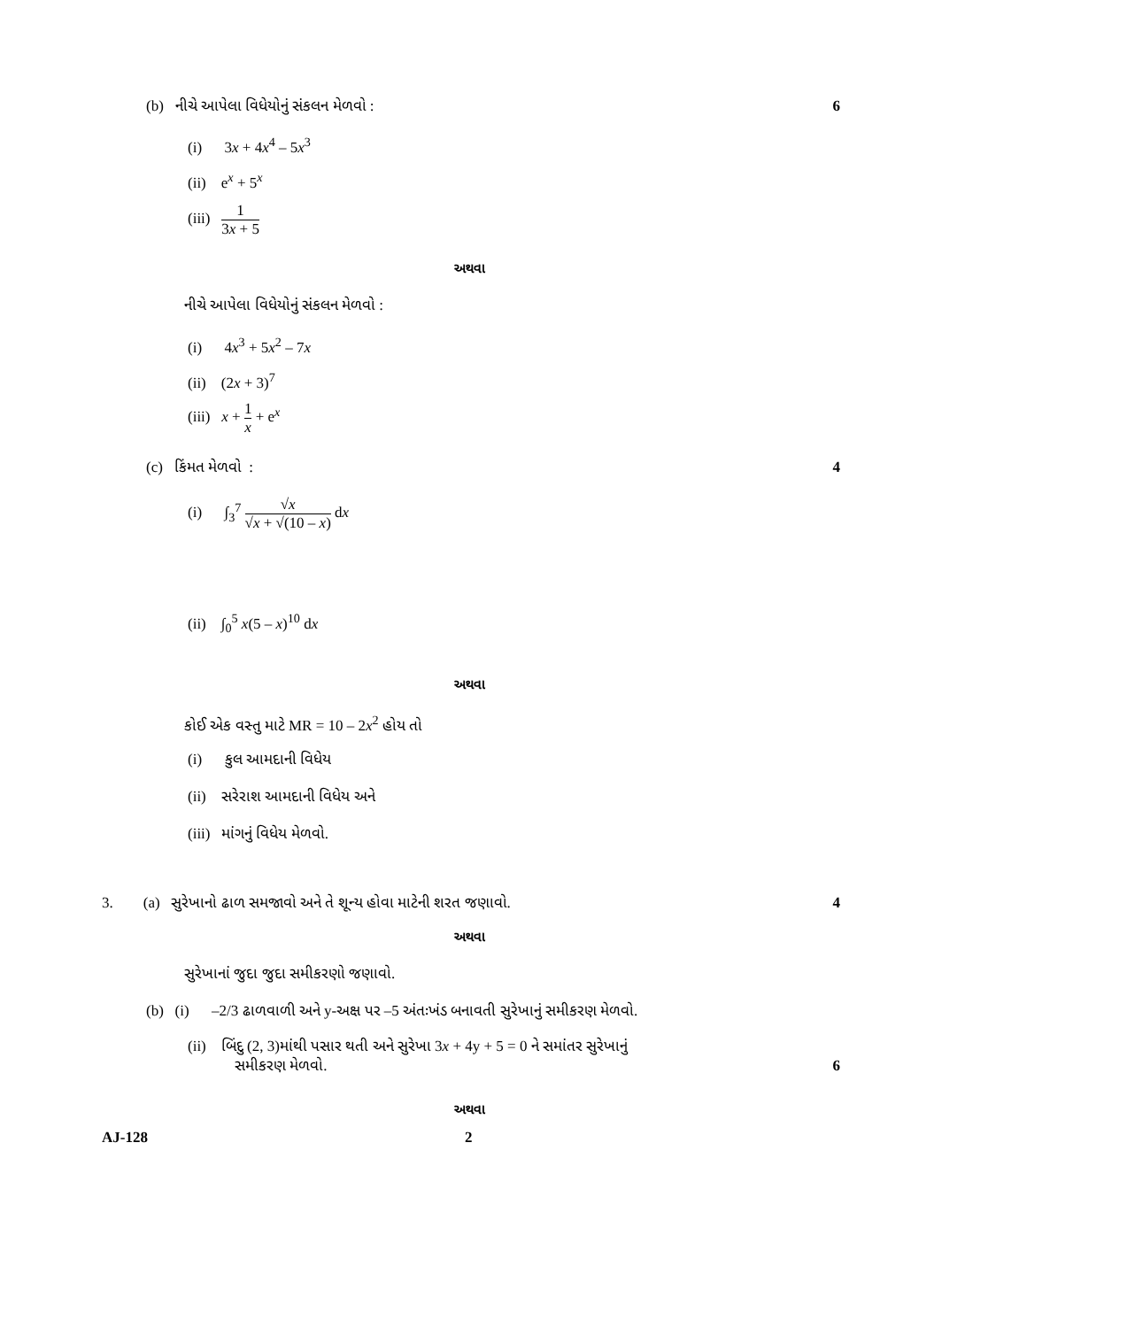(b) નીચે આપેલા વિધેયોનું સંકલન મેળવો : 6
(i) 3x + 4x<sup>4</sup> – 5x<sup>3</sup>
(ii) e<sup>x</sup> + 5<sup>x</sup>
(iii) 1 3x + 5
અથવા
નીચે આપેલા વિધેયોનું સંકલન મેળવો :
(i) 4x<sup>3</sup> + 5x<sup>2</sup> – 7x
(ii) (2x + 3)<sup>7</sup>
(iii) x + 1 x + e<sup>x</sup>
(c) કિંમત મેળવો : 4
(i) ∫<sub>3</sub><sup>7</sup> √x √x + √(10 – x) dx
(ii) ∫<sub>0</sub><sup>5</sup> x(5 – x)<sup>10</sup> dx
અથવા
કોઈ એક વસ્તુ માટે MR = 10 – 2x<sup>2</sup> હોય તો
(i) કુલ આમદાની વિધેય
(ii) સરેરાશ આમદાની વિધેય અને
(iii) માંગનું વિધેય મેળવો.
3. (a) સુરેખાનો ઢાળ સમજાવો અને તે શૂન્ય હોવા માટેની શરત જણાવો. 4
અથવા
સુરેખાનાં જુદા જુદા સમીકરણો જણાવો.
(b) (i) –2/3 ઢાળવાળી અને y-અક્ષ પર –5 અંતઃખંડ બનાવતી સુરેખાનું સમીકરણ મેળવો.
(ii) બિંદુ (2, 3)માંથી પસાર થતી અને સુરેખા 3x + 4y + 5 = 0 ને સમાંતર સુરેખાનું
સમીકરણ મેળવો.
6
અથવા
AJ-128 2